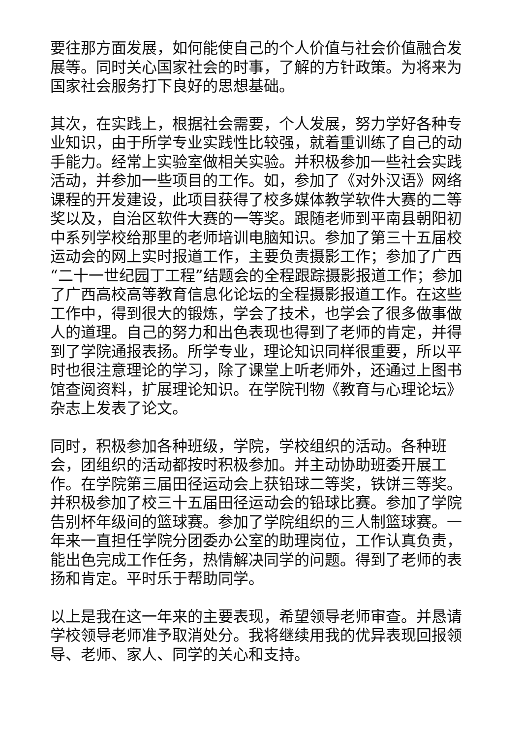要往那方面发展，如何能使自己的个人价值与社会价值融合发展等。同时关心国家社会的时事，了解的方针政策。为将来为国家社会服务打下良好的思想基础。
其次，在实践上，根据社会需要，个人发展，努力学好各种专业知识，由于所学专业实践性比较强，就着重训练了自己的动手能力。经常上实验室做相关实验。并积极参加一些社会实践活动，并参加一些项目的工作。如，参加了《对外汉语》网络课程的开发建设，此项目获得了校多媒体教学软件大赛的二等奖以及，自治区软件大赛的一等奖。跟随老师到平南县朝阳初中系列学校给那里的老师培训电脑知识。参加了第三十五届校运动会的网上实时报道工作，主要负责摄影工作；参加了广西“二十一世纪园丁工程”结题会的全程跟踪摄影报道工作；参加了广西高校高等教育信息化论坛的全程摄影报道工作。在这些工作中，得到很大的锻炼，学会了技术，也学会了很多做事做人的道理。自己的努力和出色表现也得到了老师的肯定，并得到了学院通报表扬。所学专业，理论知识同样很重要，所以平时也很注意理论的学习，除了课堂上听老师外，还通过上图书馆查阅资料，扩展理论知识。在学院刊物《教育与心理论坛》杂志上发表了论文。
同时，积极参加各种班级，学院，学校组织的活动。各种班会，团组织的活动都按时积极参加。并主动协助班委开展工作。在学院第三届田径运动会上获铅球二等奖，铁饼三等奖。并积极参加了校三十五届田径运动会的铅球比赛。参加了学院告别杯年级间的篮球赛。参加了学院组织的三人制篮球赛。一年来一直担任学院分团委办公室的助理岗位，工作认真负责，能出色完成工作任务，热情解决同学的问题。得到了老师的表扬和肯定。平时乐于帮助同学。
以上是我在这一年来的主要表现，希望领导老师审查。并恳请学校领导老师准予取消处分。我将继续用我的优异表现回报领导、老师、家人、同学的关心和支持。